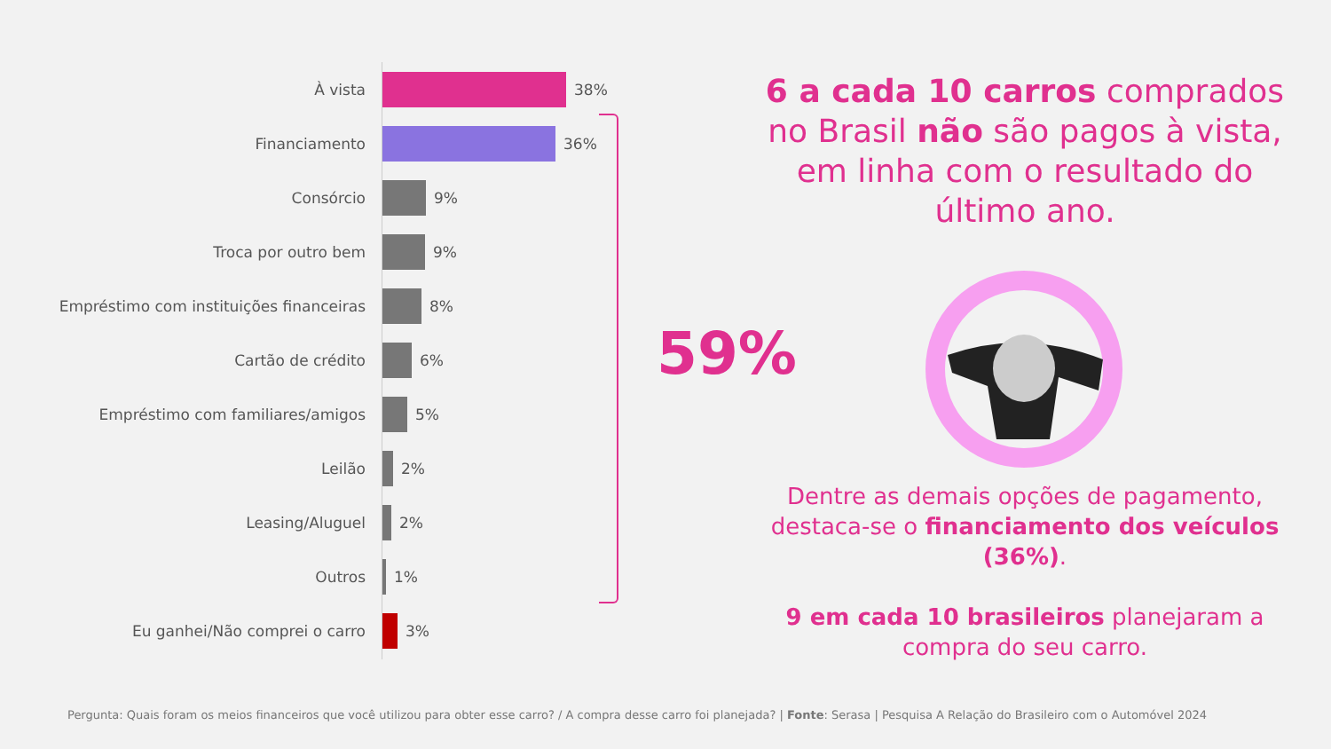À vista 38%
Financiamento 36%
Consórcio 9%
Troca por outro bem 9%
Empréstimo com instituições financeiras
8%
Cartão de crédito 6%
Empréstimo com familiares/amigos 5%
Leilão 2%
Leasing/Aluguel 2%
Outros 1%
Eu ganhei/Não comprei o carro 3%
59%
6 a cada 10 carros comprados no Brasil não são pagos à vista, em linha com o resultado do último ano.
Dentre as demais opções de pagamento, destaca-se o financiamento dos veículos (36%).
9 em cada 10 brasileiros planejaram a compra do seu carro.
Pergunta: Quais foram os meios financeiros que você utilizou para obter esse carro? / A compra desse carro foi planejada? | Fonte: Serasa | Pesquisa A Relação do Brasileiro com o Automóvel 2024